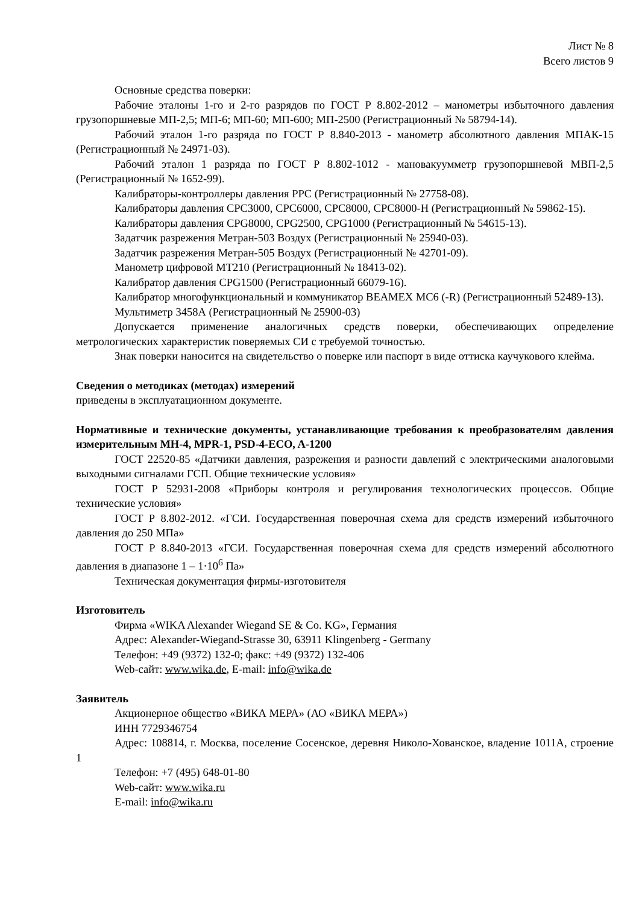Лист № 8
Всего листов 9
Основные средства поверки:
Рабочие эталоны 1-го и 2-го разрядов по ГОСТ Р 8.802-2012 – манометры избыточного давления грузопоршневые МП-2,5; МП-6; МП-60; МП-600; МП-2500 (Регистрационный № 58794-14).
Рабочий эталон 1-го разряда по ГОСТ Р 8.840-2013 - манометр абсолютного давления МПАК-15 (Регистрационный № 24971-03).
Рабочий эталон 1 разряда по ГОСТ Р 8.802-1012 - мановакуумметр грузопоршневой МВП-2,5 (Регистрационный № 1652-99).
Калибраторы-контроллеры давления PPC (Регистрационный № 27758-08).
Калибраторы давления CPC3000, CPC6000, CPC8000, CPC8000-H (Регистрационный № 59862-15).
Калибраторы давления CPG8000, CPG2500, CPG1000 (Регистрационный № 54615-13).
Задатчик разрежения Метран-503 Воздух (Регистрационный № 25940-03).
Задатчик разрежения Метран-505 Воздух (Регистрационный № 42701-09).
Манометр цифровой MT210 (Регистрационный № 18413-02).
Калибратор давления CPG1500 (Регистрационный 66079-16).
Калибратор многофункциональный и коммуникатор BEAMEX MC6 (-R) (Регистрационный 52489-13).
Мультиметр 3458А (Регистрационный № 25900-03)
Допускается применение аналогичных средств поверки, обеспечивающих определение метрологических характеристик поверяемых СИ с требуемой точностью.
Знак поверки наносится на свидетельство о поверке или паспорт в виде оттиска каучукового клейма.
Сведения о методиках (методах) измерений
приведены в эксплуатационном документе.
Нормативные и технические документы, устанавливающие требования к преобразователям давления измерительным MH-4, MPR-1, PSD-4-ECO, A-1200
ГОСТ 22520-85 «Датчики давления, разрежения и разности давлений с электрическими аналоговыми выходными сигналами ГСП. Общие технические условия»
ГОСТ Р 52931-2008 «Приборы контроля и регулирования технологических процессов. Общие технические условия»
ГОСТ Р 8.802-2012. «ГСИ. Государственная поверочная схема для средств измерений избыточного давления до 250 МПа»
ГОСТ Р 8.840-2013 «ГСИ. Государственная поверочная схема для средств измерений абсолютного давления в диапазоне 1 – 1·10<sup>6</sup> Па»
Техническая документация фирмы-изготовителя
Изготовитель
Фирма «WIKA Alexander Wiegand SE & Co. KG», Германия
Адрес: Alexander-Wiegand-Strasse 30, 63911 Klingenberg - Germany
Телефон: +49 (9372) 132-0; факс: +49 (9372) 132-406
Web-сайт: www.wika.de, E-mail: info@wika.de
Заявитель
Акционерное общество «ВИКА МЕРА» (АО «ВИКА МЕРА»)
ИНН 7729346754
Адрес: 108814, г. Москва, поселение Сосенское, деревня Николо-Хованское, владение 1011А, строение 1
Телефон: +7 (495) 648-01-80
Web-сайт: www.wika.ru
E-mail: info@wika.ru